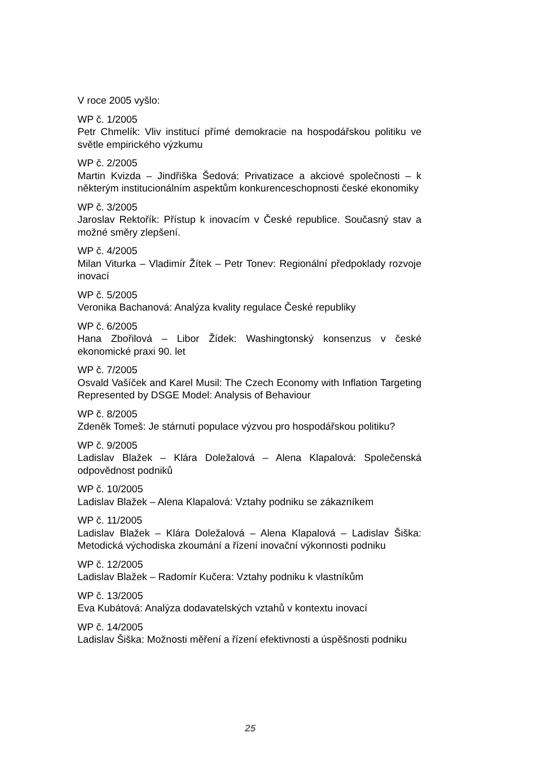V roce 2005 vyšlo:
WP č. 1/2005
Petr Chmelík: Vliv institucí přímé demokracie na hospodářskou politiku ve světle empirického výzkumu
WP č. 2/2005
Martin Kvizda – Jindřiška Šedová: Privatizace a akciové společnosti – k některým institucionálním aspektům konkurenceschopnosti české ekonomiky
WP č. 3/2005
Jaroslav Rektořík: Přístup k inovacím v České republice. Současný stav a možné směry zlepšení.
WP č. 4/2005
Milan Viturka – Vladimír Žítek – Petr Tonev: Regionální předpoklady rozvoje inovací
WP č. 5/2005
Veronika Bachanová: Analýza kvality regulace České republiky
WP č. 6/2005
Hana Zbořilová – Libor Žídek: Washingtonský konsenzus v české ekonomické praxi 90. let
WP č. 7/2005
Osvald Vašíček and Karel Musil: The Czech Economy with Inflation Targeting Represented by DSGE Model: Analysis of Behaviour
WP č. 8/2005
Zdeněk Tomeš: Je stárnutí populace výzvou pro hospodářskou politiku?
WP č. 9/2005
Ladislav Blažek – Klára Doležalová – Alena Klapalová: Společenská odpovědnost podniků
WP č. 10/2005
Ladislav Blažek – Alena Klapalová: Vztahy podniku se zákazníkem
WP č. 11/2005
Ladislav Blažek – Klára Doležalová – Alena Klapalová – Ladislav Šiška: Metodická východiska zkoumání a řízení inovační výkonnosti podniku
WP č. 12/2005
Ladislav Blažek – Radomír Kučera: Vztahy podniku k vlastníkům
WP č. 13/2005
Eva Kubátová: Analýza dodavatelských vztahů v kontextu inovací
WP č. 14/2005
Ladislav Šiška: Možnosti měření a řízení efektivnosti a úspěšnosti podniku
25